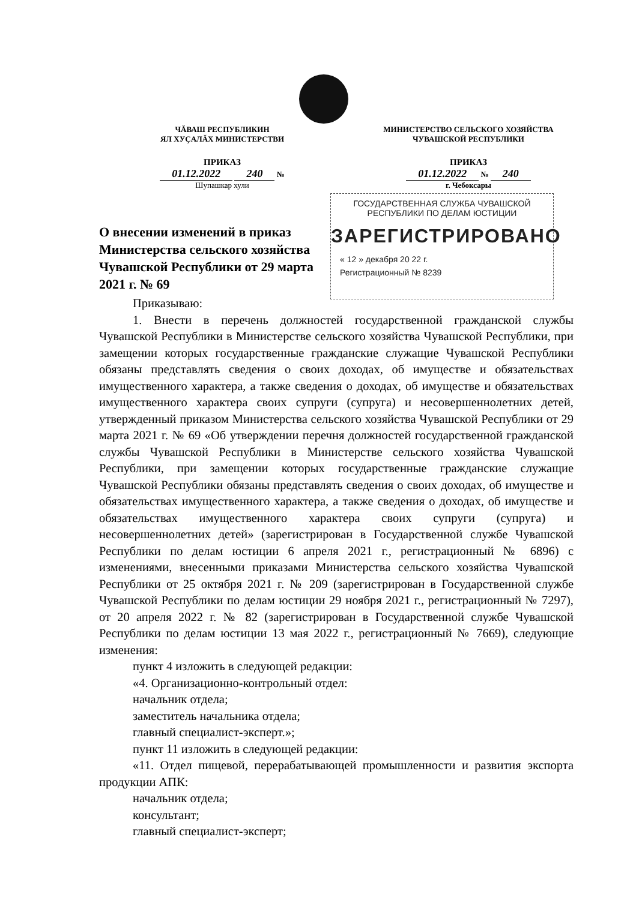ЧĂВАШ РЕСПУБЛИКИН
ЯЛ ХУҪАЛĂХ МИНИСТЕРСТВИ
ПРИКАЗ
01.12.2022 240 №
Шупашкар хули
МИНИСТЕРСТВО СЕЛЬСКОГО ХОЗЯЙСТВА
ЧУВАШСКОЙ РЕСПУБЛИКИ
ПРИКАЗ
01.12.2022 № 240
г. Чебоксары
ГОСУДАРСТВЕННАЯ СЛУЖБА ЧУВАШСКОЙ
РЕСПУБЛИКИ ПО ДЕЛАМ ЮСТИЦИИ
ЗАРЕГИСТРИРОВАНО
« 12 » декабря 20 22 г.
Регистрационный № 8239
О внесении изменений в приказ Министерства сельского хозяйства Чувашской Республики от 29 марта 2021 г. № 69
Приказываю:
1. Внести в перечень должностей государственной гражданской службы Чувашской Республики в Министерстве сельского хозяйства Чувашской Республики, при замещении которых государственные гражданские служащие Чувашской Республики обязаны представлять сведения о своих доходах, об имуществе и обязательствах имущественного характера, а также сведения о доходах, об имуществе и обязательствах имущественного характера своих супруги (супруга) и несовершеннолетних детей, утвержденный приказом Министерства сельского хозяйства Чувашской Республики от 29 марта 2021 г. № 69 «Об утверждении перечня должностей государственной гражданской службы Чувашской Республики в Министерстве сельского хозяйства Чувашской Республики, при замещении которых государственные гражданские служащие Чувашской Республики обязаны представлять сведения о своих доходах, об имуществе и обязательствах имущественного характера, а также сведения о доходах, об имуществе и обязательствах имущественного характера своих супруги (супруга) и несовершеннолетних детей» (зарегистрирован в Государственной службе Чувашской Республики по делам юстиции 6 апреля 2021 г., регистрационный № 6896) с изменениями, внесенными приказами Министерства сельского хозяйства Чувашской Республики от 25 октября 2021 г. № 209 (зарегистрирован в Государственной службе Чувашской Республики по делам юстиции 29 ноября 2021 г., регистрационный № 7297), от 20 апреля 2022 г. № 82 (зарегистрирован в Государственной службе Чувашской Республики по делам юстиции 13 мая 2022 г., регистрационный № 7669), следующие изменения:
пункт 4 изложить в следующей редакции:
«4. Организационно-контрольный отдел:
начальник отдела;
заместитель начальника отдела;
главный специалист-эксперт.»;
пункт 11 изложить в следующей редакции:
«11. Отдел пищевой, перерабатывающей промышленности и развития экспорта продукции АПК:
начальник отдела;
консультант;
главный специалист-эксперт;